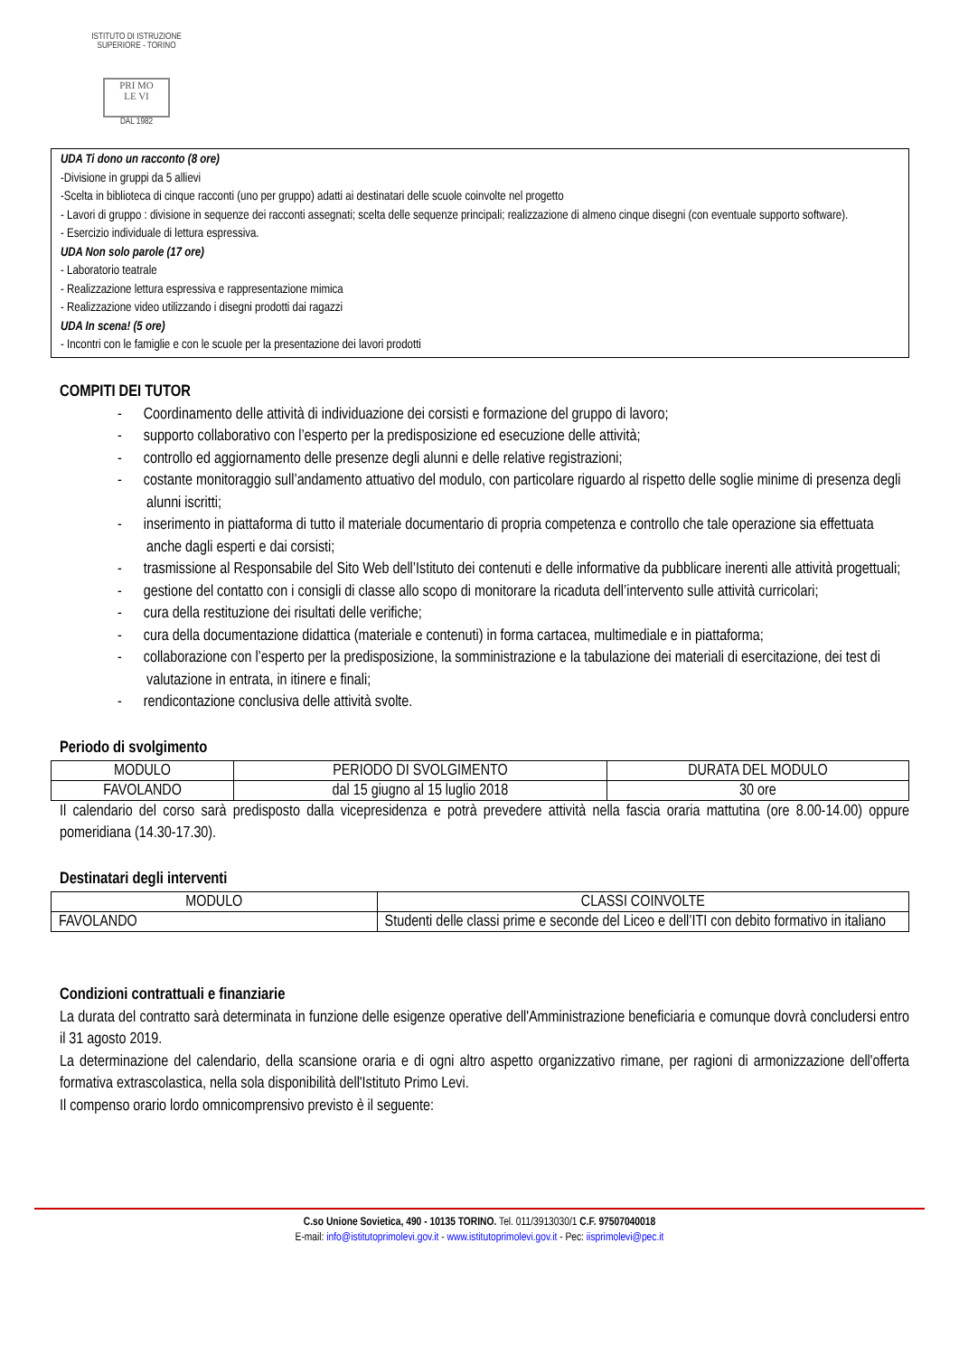ISTITUTO DI ISTRUZIONE SUPERIORE - TORINO
PRI MO
LE VI
DAL 1982
UDA Ti dono un racconto (8 ore)
-Divisione in gruppi da 5 allievi
-Scelta in biblioteca di cinque racconti (uno per gruppo) adatti ai destinatari delle scuole coinvolte nel progetto
- Lavori di gruppo : divisione in sequenze dei racconti assegnati; scelta delle sequenze principali; realizzazione di almeno cinque disegni (con eventuale supporto software).
- Esercizio individuale di lettura espressiva.
UDA Non solo parole (17 ore)
- Laboratorio teatrale
- Realizzazione lettura espressiva e rappresentazione mimica
- Realizzazione video utilizzando i disegni prodotti dai ragazzi
UDA In scena! (5 ore)
- Incontri con le famiglie e con le scuole per la presentazione dei lavori prodotti
COMPITI DEI TUTOR
- Coordinamento delle attività di individuazione dei corsisti e formazione del gruppo di lavoro;
- supporto collaborativo con l’esperto per la predisposizione ed esecuzione delle attività;
- controllo ed aggiornamento delle presenze degli alunni e delle relative registrazioni;
- costante monitoraggio sull’andamento attuativo del modulo, con particolare riguardo al rispetto delle soglie minime di presenza degli alunni iscritti;
- inserimento in piattaforma di tutto il materiale documentario di propria competenza e controllo che tale operazione sia effettuata anche dagli esperti e dai corsisti;
- trasmissione al Responsabile del Sito Web dell’Istituto dei contenuti e delle informative da pubblicare inerenti alle attività progettuali;
- gestione del contatto con i consigli di classe allo scopo di monitorare la ricaduta dell’intervento sulle attività curricolari;
- cura della restituzione dei risultati delle verifiche;
- cura della documentazione didattica (materiale e contenuti) in forma cartacea, multimediale e in piattaforma;
- collaborazione con l’esperto per la predisposizione, la somministrazione e la tabulazione dei materiali di esercitazione, dei test di valutazione in entrata, in itinere e finali;
- rendicontazione conclusiva delle attività svolte.
Periodo di svolgimento
| MODULO | PERIODO DI SVOLGIMENTO | DURATA DEL MODULO |
| --- | --- | --- |
| FAVOLANDO | dal 15 giugno al 15 luglio 2018 | 30 ore |
Il calendario del corso sarà predisposto dalla vicepresidenza e potrà prevedere attività nella fascia oraria mattutina (ore 8.00-14.00) oppure pomeridiana (14.30-17.30).
Destinatari degli interventi
| MODULO | CLASSI COINVOLTE |
| --- | --- |
| FAVOLANDO | Studenti delle classi prime e seconde del Liceo e dell’ITI con debito formativo in italiano |
Condizioni contrattuali e finanziarie
La durata del contratto sarà determinata in funzione delle esigenze operative dell'Amministrazione beneficiaria e comunque dovrà concludersi entro il 31 agosto 2019.
La determinazione del calendario, della scansione oraria e di ogni altro aspetto organizzativo rimane, per ragioni di armonizzazione dell'offerta formativa extrascolastica, nella sola disponibilità dell'Istituto Primo Levi.
Il compenso orario lordo omnicomprensivo previsto è il seguente:
C.so Unione Sovietica, 490 - 10135 TORINO. Tel. 011/3913030/1 C.F. 97507040018
E-mail: info@istitutoprimolevi.gov.it - www.istitutoprimolevi.gov.it - Pec: iisprimolevi@pec.it